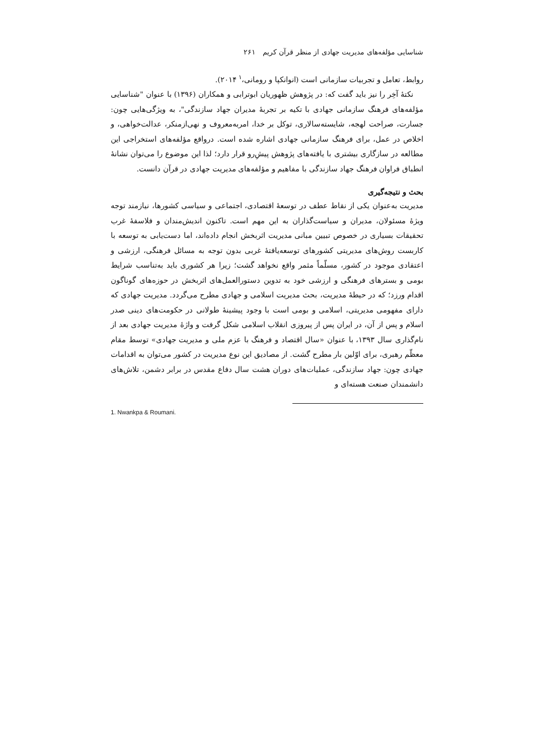شناسایی مؤلفه‌های مدیریت جهادی از منظر قرآن کریم ۲۶۱
روابط، تعامل و تجربیات سازمانی است (انوانکپا و رومانی،<sup>۱</sup> ۲۰۱۴).
نکتهٔ آخِر را نیز باید گفت که: در پژوهش ظهوریان ابوترابی و همکاران (۱۳۹۶) با عنوان "شناسایی مؤلفه‌های فرهنگ سازمانی جهادی با تکیه بر تجربهٔ مدیران جهاد سازندگی"، به ویژگی‌هایی چون: جسارت، صراحت لهجه، شایسته‌سالاری، توکل بر خدا، امربه‌معروف و نهی‌ازمنکر، عدالت‌خواهی، و اخلاص در عمل، برای فرهنگ سازمانی جهادی اشاره شده است. درواقع مؤلفه‌های استخراجی این مطالعه در سازگاری بیشتری با یافته‌های پژوهش پیش‌ِرو قرار دارد؛ لذا این موضوع را می‌توان نشانهٔ انطباق فراوان فرهنگ جهاد سازندگی با مفاهیم و مؤلفه‌های مدیریت جهادی در قرآن دانست.
بحث و نتیجه‌گیری
مدیریت به‌عنوان یکی از نقاط عطف در توسعهٔ اقتصادی، اجتماعی و سیاسی کشورها، نیازمند توجه ویژهٔ مسئولان، مدیران و سیاست‌گذاران به این مهم است. تاکنون اندیش‌مندان و فلاسفهٔ غرب تحقیقات بسیاری در خصوص تبیین مبانی مدیریت اثربخش انجام داده‌اند، اما دست‌یابی به توسعه با کاربست روش‌های مدیریتی کشورهای توسعه‌یافتهٔ غربی بدون توجه به مسائل فرهنگی، ارزشی و اعتقادی موجود در کشور، مسلّماً مثمر واقع نخواهد گشت؛ زیرا هر کشوری باید به‌تناسب شرایط بومی و بسترهای فرهنگی و ارزشی خود به تدوین دستورالعمل‌های اثربخش در حوزه‌های گوناگون اقدام ورزد؛ که در حیطهٔ مدیریت، بحث مدیریت اسلامی و جهادی مطرح می‌گردد. مدیریت جهادی که دارای مفهومی مدیریتی، اسلامی و بومی است با وجود پیشینهٔ طولانی در حکومت‌های دینی صدر اسلام و پس از آن، در ایران پس از پیروزی انقلاب اسلامی شکل گرفت و واژهٔ مدیریت جهادی بعد از نام‌گذاری سال ۱۳۹۳، با عنوان «سال اقتصاد و فرهنگ با عزم ملی و مدیریت جهادی» توسط مقام معظّم رهبری، برای اوّلین بار مطرح گشت. از مصادیق این نوع مدیریت در کشور می‌توان به اقدامات جهادی چون: جهاد سازندگی، عملیات‌های دوران هشت سال دفاع مقدس در برابر دشمن، تلاش‌های دانشمندان صنعت هسته‌ای و
1. Nwankpa & Roumani.